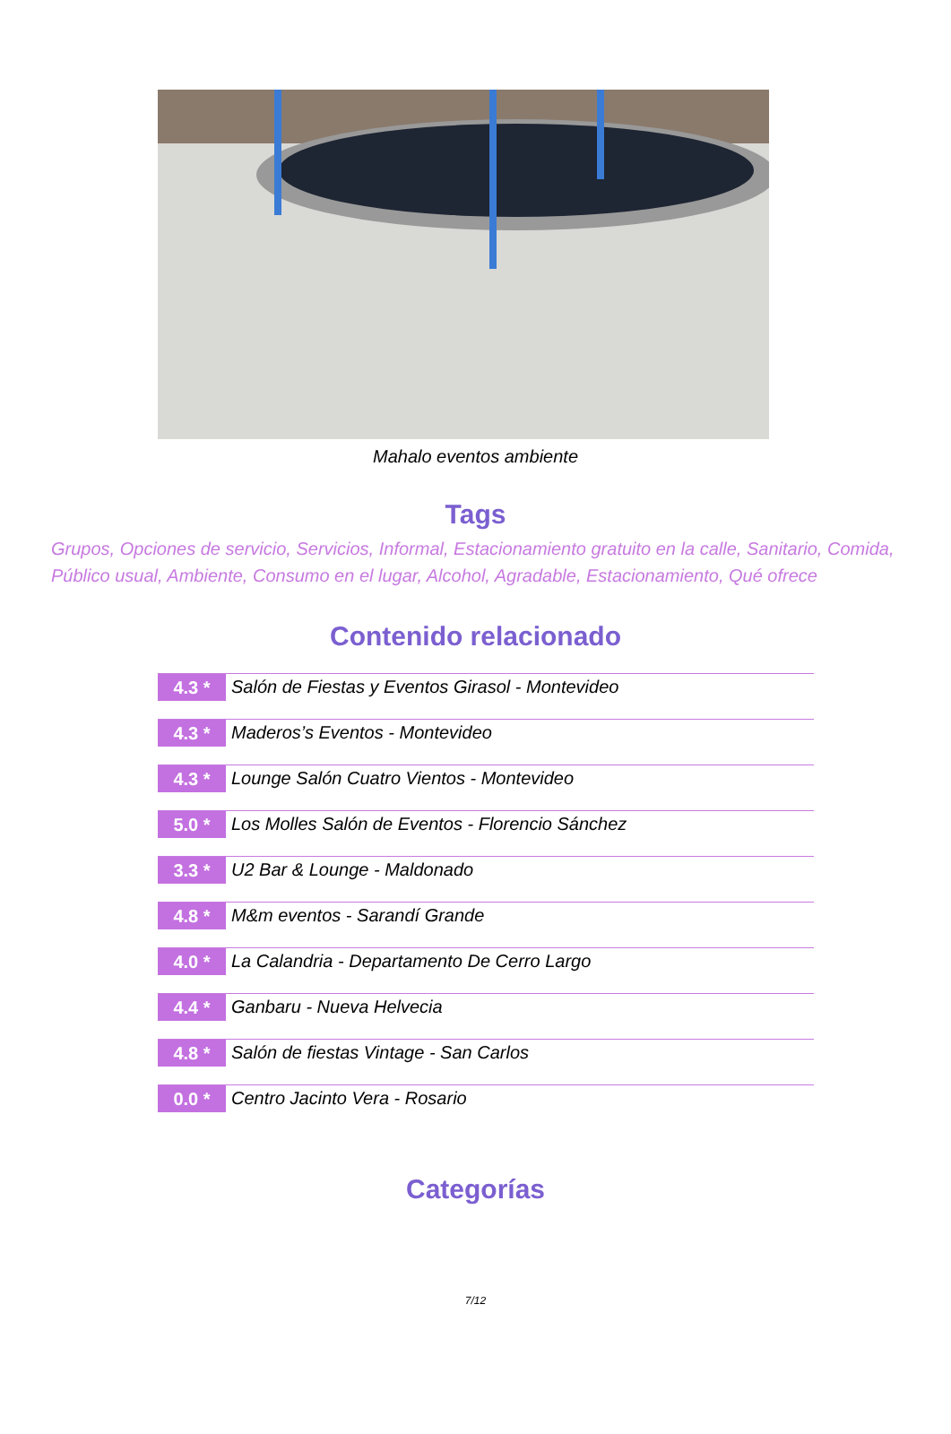Mahalo eventos ambiente
Tags
Grupos, Opciones de servicio, Servicios, Informal, Estacionamiento gratuito en la calle, Sanitario, Comida, Público usual, Ambiente, Consumo en el lugar, Alcohol, Agradable, Estacionamiento, Qué ofrece
Contenido relacionado
4.3 *
Salón de Fiestas y Eventos Girasol - Montevideo
4.3 *
Maderos’s Eventos - Montevideo
4.3 *
Lounge Salón Cuatro Vientos - Montevideo
5.0 *
Los Molles Salón de Eventos - Florencio Sánchez
3.3 *
U2 Bar & Lounge - Maldonado
4.8 *
M&m eventos - Sarandí Grande
4.0 *
La Calandria - Departamento De Cerro Largo
4.4 *
Ganbaru - Nueva Helvecia
4.8 *
Salón de fiestas Vintage - San Carlos
0.0 *
Centro Jacinto Vera - Rosario
Categorías
7/12